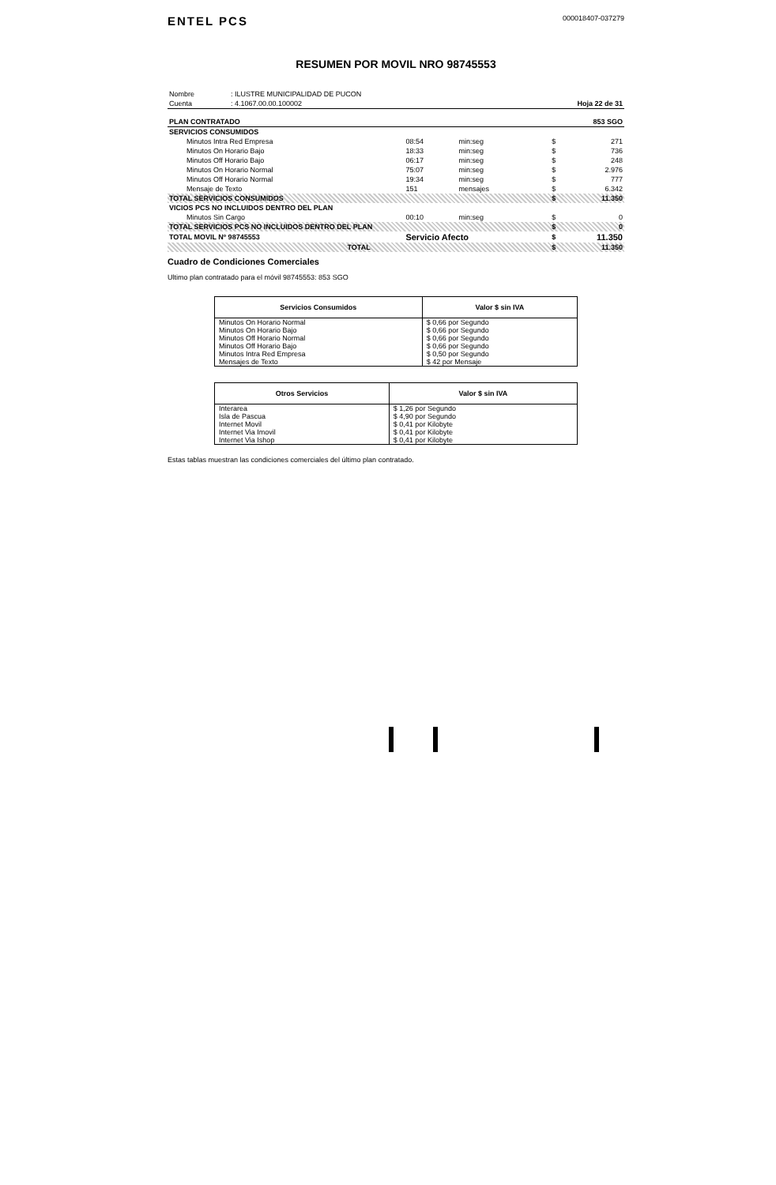ENTEL PCS
000018407-037279
RESUMEN POR MOVIL NRO 98745553
| Nombre | : ILUSTRE MUNICIPALIDAD DE PUCON | |
| Cuenta | : 4.1067.00.00.100002 | Hoja 22 de 31 |
| PLAN CONTRATADO | | | | | 853 SGO |
| SERVICIOS CONSUMIDOS | | | | | |
| Minutos Intra Red Empresa | 08:54 | min:seg | | $ | 271 |
| Minutos On Horario Bajo | 18:33 | min:seg | | $ | 736 |
| Minutos Off Horario Bajo | 06:17 | min:seg | | $ | 248 |
| Minutos On Horario Normal | 75:07 | min:seg | | $ | 2.976 |
| Minutos Off Horario Normal | 19:34 | min:seg | | $ | 777 |
| Mensaje de Texto | 151 | mensajes | | $ | 6.342 |
| TOTAL SERVICIOS CONSUMIDOS | | | | $ | 11.350 |
| VICIOS PCS NO INCLUIDOS DENTRO DEL PLAN | | | | | |
| Minutos Sin Cargo | 00:10 | min:seg | | $ | 0 |
| TOTAL SERVICIOS PCS NO INCLUIDOS DENTRO DEL PLAN | | | | $ | 0 |
| TOTAL MOVIL Nº 98745553 | Servicio Afecto | | | $ | 11.350 |
| TOTAL | | | | $ | 11.350 |
Cuadro de Condiciones Comerciales
Ultimo plan contratado para el móvil 98745553: 853 SGO
| Servicios Consumidos | Valor $ sin IVA |
| --- | --- |
| Minutos On Horario Normal | $ 0,66 por Segundo |
| Minutos On Horario Bajo | $ 0,66 por Segundo |
| Minutos Off Horario Normal | $ 0,66 por Segundo |
| Minutos Off Horario Bajo | $ 0,66 por Segundo |
| Minutos Intra Red Empresa | $ 0,50 por Segundo |
| Mensajes de Texto | $ 42 por Mensaje |
| Otros Servicios | Valor $ sin IVA |
| --- | --- |
| Interarea | $ 1,26 por Segundo |
| Isla de Pascua | $ 4,90 por Segundo |
| Internet Movil | $ 0,41 por Kilobyte |
| Internet Via Imovil | $ 0,41 por Kilobyte |
| Internet Via Ishop | $ 0,41 por Kilobyte |
Estas tablas muestran las condiciones comerciales del último plan contratado.